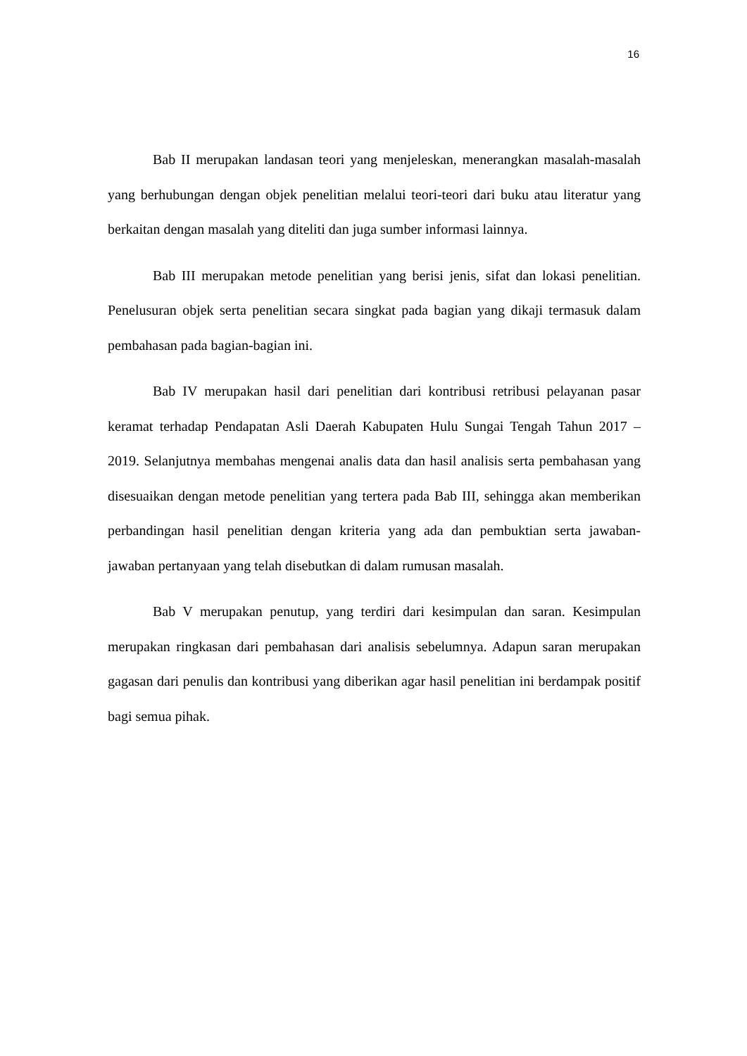16
Bab II merupakan landasan teori yang menjeleskan, menerangkan masalah-masalah yang berhubungan dengan objek penelitian melalui teori-teori dari buku atau literatur yang berkaitan dengan masalah yang diteliti dan juga sumber informasi lainnya.
Bab III merupakan metode penelitian yang berisi jenis, sifat dan lokasi penelitian. Penelusuran objek serta penelitian secara singkat pada bagian yang dikaji termasuk dalam pembahasan pada bagian-bagian ini.
Bab IV merupakan hasil dari penelitian dari kontribusi retribusi pelayanan pasar keramat terhadap Pendapatan Asli Daerah Kabupaten Hulu Sungai Tengah Tahun 2017 – 2019. Selanjutnya membahas mengenai analis data dan hasil analisis serta pembahasan yang disesuaikan dengan metode penelitian yang tertera pada Bab III, sehingga akan memberikan perbandingan hasil penelitian dengan kriteria yang ada dan pembuktian serta jawaban-jawaban pertanyaan yang telah disebutkan di dalam rumusan masalah.
Bab V merupakan penutup, yang terdiri dari kesimpulan dan saran. Kesimpulan merupakan ringkasan dari pembahasan dari analisis sebelumnya. Adapun saran merupakan gagasan dari penulis dan kontribusi yang diberikan agar hasil penelitian ini berdampak positif bagi semua pihak.